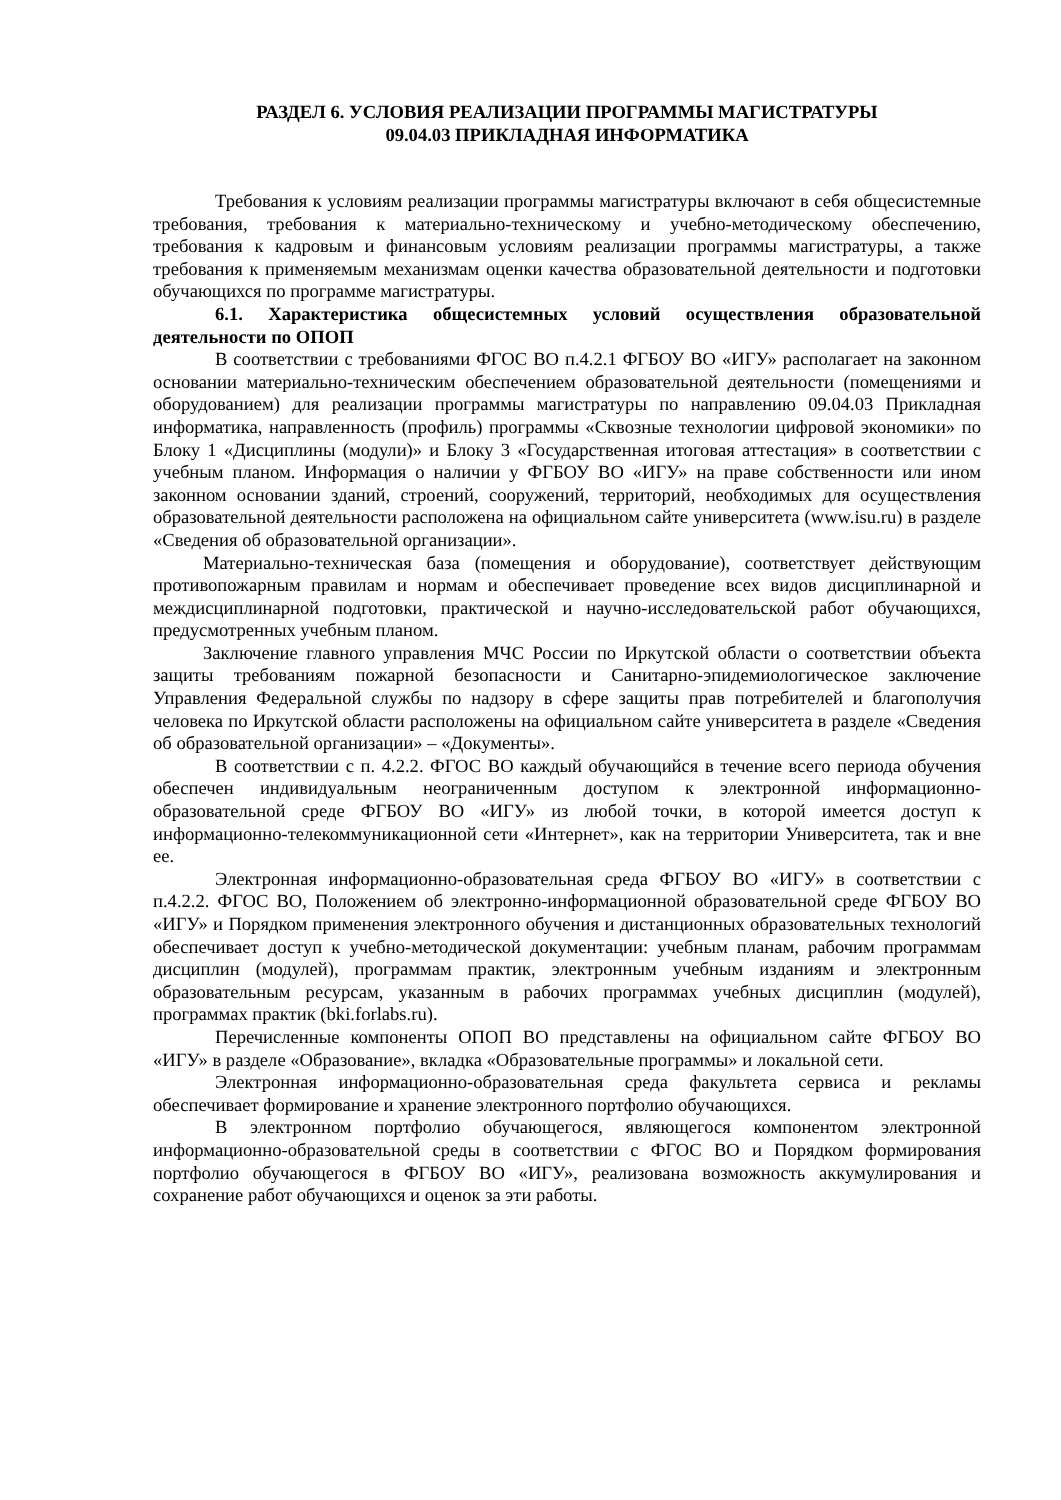РАЗДЕЛ 6. УСЛОВИЯ РЕАЛИЗАЦИИ ПРОГРАММЫ МАГИСТРАТУРЫ
09.04.03 ПРИКЛАДНАЯ ИНФОРМАТИКА
Требования к условиям реализации программы магистратуры включают в себя общесистемные требования, требования к материально-техническому и учебно-методическому обеспечению, требования к кадровым и финансовым условиям реализации программы магистратуры, а также требования к применяемым механизмам оценки качества образовательной деятельности и подготовки обучающихся по программе магистратуры.
6.1. Характеристика общесистемных условий осуществления образовательной деятельности по ОПОП
В соответствии с требованиями ФГОС ВО п.4.2.1 ФГБОУ ВО «ИГУ» располагает на законном основании материально-техническим обеспечением образовательной деятельности (помещениями и оборудованием) для реализации программы магистратуры по направлению 09.04.03 Прикладная информатика, направленность (профиль) программы «Сквозные технологии цифровой экономики» по Блоку 1 «Дисциплины (модули)» и Блоку 3 «Государственная итоговая аттестация» в соответствии с учебным планом. Информация о наличии у ФГБОУ ВО «ИГУ» на праве собственности или ином законном основании зданий, строений, сооружений, территорий, необходимых для осуществления образовательной деятельности расположена на официальном сайте университета (www.isu.ru) в разделе «Сведения об образовательной организации».
Материально-техническая база (помещения и оборудование), соответствует действующим противопожарным правилам и нормам и обеспечивает проведение всех видов дисциплинарной и междисциплинарной подготовки, практической и научно-исследовательской работ обучающихся, предусмотренных учебным планом.
Заключение главного управления МЧС России по Иркутской области о соответствии объекта защиты требованиям пожарной безопасности и Санитарно-эпидемиологическое заключение Управления Федеральной службы по надзору в сфере защиты прав потребителей и благополучия человека по Иркутской области расположены на официальном сайте университета в разделе «Сведения об образовательной организации» – «Документы».
В соответствии с п. 4.2.2. ФГОС ВО каждый обучающийся в течение всего периода обучения обеспечен индивидуальным неограниченным доступом к электронной информационно-образовательной среде ФГБОУ ВО «ИГУ» из любой точки, в которой имеется доступ к информационно-телекоммуникационной сети «Интернет», как на территории Университета, так и вне ее.
Электронная информационно-образовательная среда ФГБОУ ВО «ИГУ» в соответствии с п.4.2.2. ФГОС ВО, Положением об электронно-информационной образовательной среде ФГБОУ ВО «ИГУ» и Порядком применения электронного обучения и дистанционных образовательных технологий обеспечивает доступ к учебно-методической документации: учебным планам, рабочим программам дисциплин (модулей), программам практик, электронным учебным изданиям и электронным образовательным ресурсам, указанным в рабочих программах учебных дисциплин (модулей), программах практик (bki.forlabs.ru).
Перечисленные компоненты ОПОП ВО представлены на официальном сайте ФГБОУ ВО «ИГУ» в разделе «Образование», вкладка «Образовательные программы» и локальной сети.
Электронная информационно-образовательная среда факультета сервиса и рекламы обеспечивает формирование и хранение электронного портфолио обучающихся.
В электронном портфолио обучающегося, являющегося компонентом электронной информационно-образовательной среды в соответствии с ФГОС ВО и Порядком формирования портфолио обучающегося в ФГБОУ ВО «ИГУ», реализована возможность аккумулирования и сохранение работ обучающихся и оценок за эти работы.